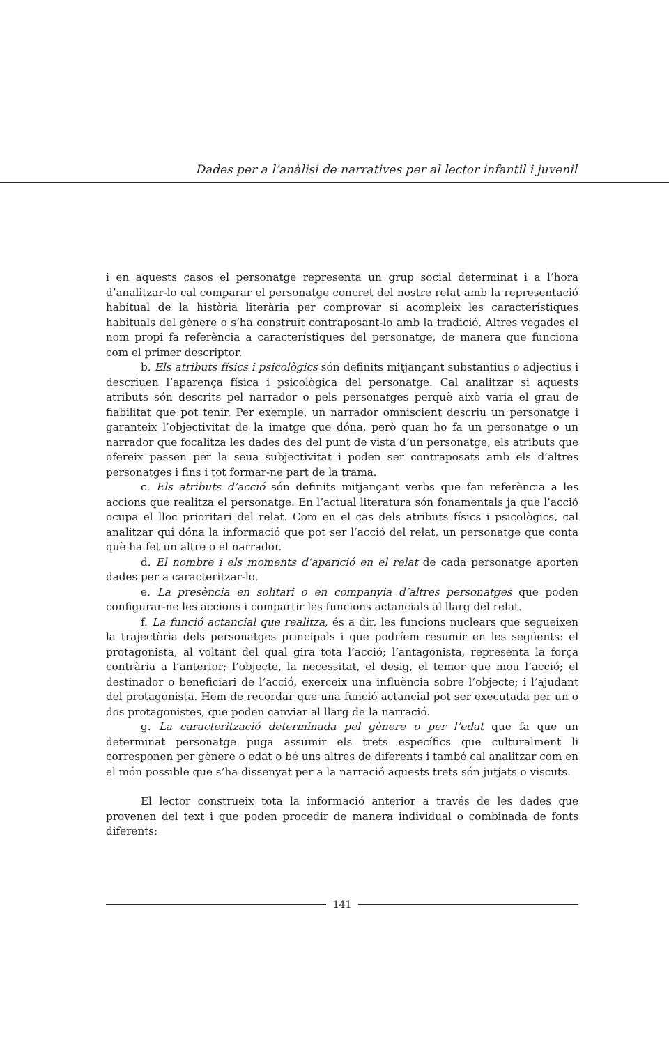Dades per a l’anàlisi de narratives per al lector infantil i juvenil
i en aquests casos el personatge representa un grup social determinat i a l’hora d’analitzar-lo cal comparar el personatge concret del nostre relat amb la representació habitual de la història literària per comprovar si acompleix les característiques habituals del gènere o s’ha construït contraposant-lo amb la tradició. Altres vegades el nom propi fa referència a característiques del personatge, de manera que funciona com el primer descriptor.
b. Els atributs físics i psicològics són definits mitjançant substantius o adjectius i descriuen l’aparença física i psicològica del personatge. Cal analitzar si aquests atributs són descrits pel narrador o pels personatges perquè això varia el grau de fiabilitat que pot tenir. Per exemple, un narrador omniscient descriu un personatge i garanteix l’objectivitat de la imatge que dóna, però quan ho fa un personatge o un narrador que focalitza les dades des del punt de vista d’un personatge, els atributs que ofereix passen per la seua subjectivitat i poden ser contraposats amb els d’altres personatges i fins i tot formar-ne part de la trama.
c. Els atributs d’acció són definits mitjançant verbs que fan referència a les accions que realitza el personatge. En l’actual literatura són fonamentals ja que l’acció ocupa el lloc prioritari del relat. Com en el cas dels atributs físics i psicològics, cal analitzar qui dóna la informació que pot ser l’acció del relat, un personatge que conta què ha fet un altre o el narrador.
d. El nombre i els moments d’aparició en el relat de cada personatge aporten dades per a caracteritzar-lo.
e. La presència en solitari o en companyia d’altres personatges que poden configurar-ne les accions i compartir les funcions actancials al llarg del relat.
f. La funció actancial que realitza, és a dir, les funcions nuclears que segueixen la trajectòria dels personatges principals i que podríem resumir en les següents: el protagonista, al voltant del qual gira tota l’acció; l’antagonista, representa la força contrària a l’anterior; l’objecte, la necessitat, el desig, el temor que mou l’acció; el destinador o beneficiari de l’acció, exerceix una influència sobre l’objecte; i l’ajudant del protagonista. Hem de recordar que una funció actancial pot ser executada per un o dos protagonistes, que poden canviar al llarg de la narració.
g. La caracterització determinada pel gènere o per l’edat que fa que un determinat personatge puga assumir els trets específics que culturalment li corresponen per gènere o edat o bé uns altres de diferents i també cal analitzar com en el món possible que s’ha dissenyat per a la narració aquests trets són jutjats o viscuts.
El lector construeix tota la informació anterior a través de les dades que provenen del text i que poden procedir de manera individual o combinada de fonts diferents:
141